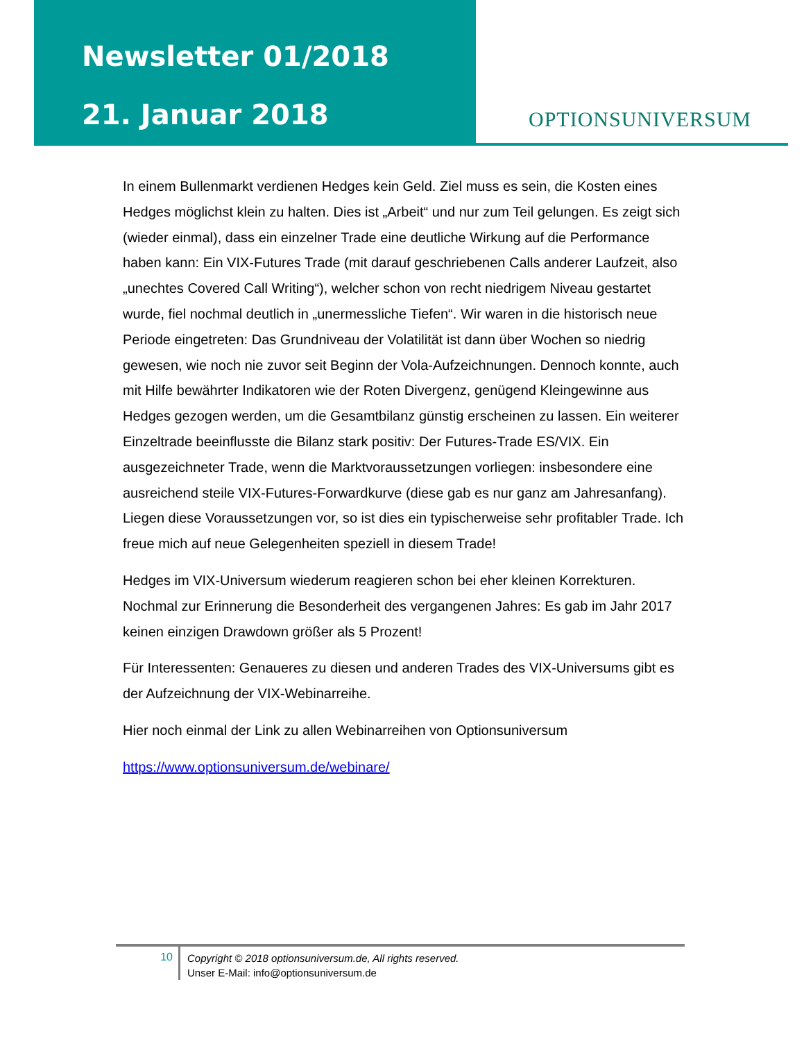Newsletter 01/2018
21. Januar 2018
OPTIONSUNIVERSUM
In einem Bullenmarkt verdienen Hedges kein Geld. Ziel muss es sein, die Kosten eines Hedges möglichst klein zu halten. Dies ist „Arbeit“ und nur zum Teil gelungen. Es zeigt sich (wieder einmal), dass ein einzelner Trade eine deutliche Wirkung auf die Performance haben kann: Ein VIX-Futures Trade (mit darauf geschriebenen Calls anderer Laufzeit, also „unechtes Covered Call Writing“), welcher schon von recht niedrigem Niveau gestartet wurde, fiel nochmal deutlich in „unermessliche Tiefen“. Wir waren in die historisch neue Periode eingetreten: Das Grundniveau der Volatilität ist dann über Wochen so niedrig gewesen, wie noch nie zuvor seit Beginn der Vola-Aufzeichnungen. Dennoch konnte, auch mit Hilfe bewährter Indikatoren wie der Roten Divergenz, genügend Kleingewinne aus Hedges gezogen werden, um die Gesamtbilanz günstig erscheinen zu lassen. Ein weiterer Einzeltrade beeinflusste die Bilanz stark positiv: Der Futures-Trade ES/VIX. Ein ausgezeichneter Trade, wenn die Marktvoraussetzungen vorliegen: insbesondere eine ausreichend steile VIX-Futures-Forwardkurve (diese gab es nur ganz am Jahresanfang). Liegen diese Voraussetzungen vor, so ist dies ein typischerweise sehr profitabler Trade. Ich freue mich auf neue Gelegenheiten speziell in diesem Trade!
Hedges im VIX-Universum wiederum reagieren schon bei eher kleinen Korrekturen. Nochmal zur Erinnerung die Besonderheit des vergangenen Jahres: Es gab im Jahr 2017 keinen einzigen Drawdown größer als 5 Prozent!
Für Interessenten: Genaueres zu diesen und anderen Trades des VIX-Universums gibt es der Aufzeichnung der VIX-Webinarreihe.
Hier noch einmal der Link zu allen Webinarreihen von Optionsuniversum
https://www.optionsuniversum.de/webinare/
10
Copyright © 2018 optionsuniversum.de, All rights reserved.
Unser E-Mail: info@optionsuniversum.de